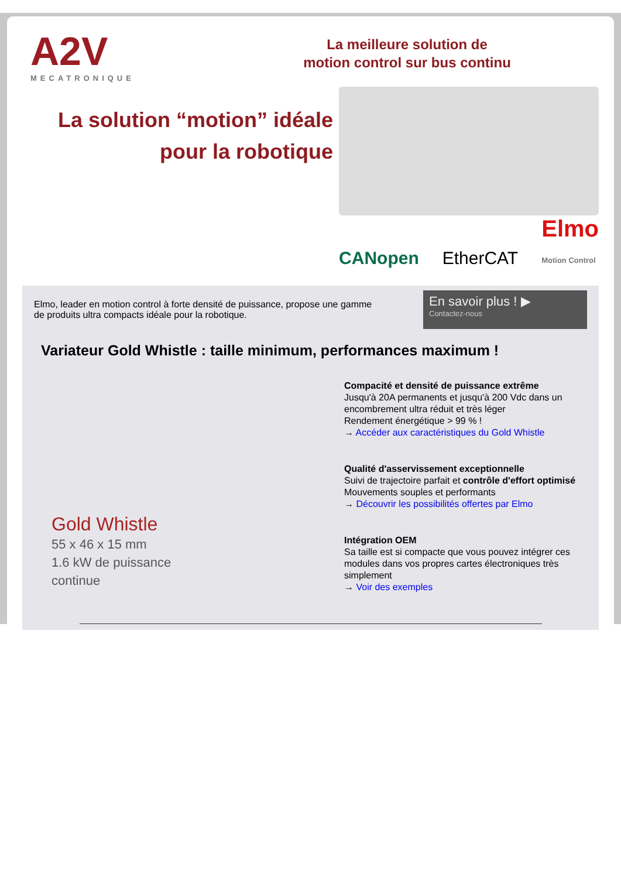A2V
MECATRONIQUE
La meilleure solution de
motion control sur bus continu
La solution “motion” idéale
pour la robotique
CANopen EtherCAT Elmo
Motion Control
Elmo, leader en motion control à forte densité de puissance, propose une gamme
de produits ultra compacts idéale pour la robotique.
En savoir plus ! ▶
Contactez-nous
Variateur Gold Whistle : taille minimum, performances maximum !
Gold Whistle
55 x 46 x 15 mm
1.6 kW de puissance
continue
Compacité et densité de puissance extrême
Jusqu'à 20A permanents et jusqu'à 200 Vdc dans un encombrement ultra réduit et très léger
Rendement énergétique > 99 % !
→ Accéder aux caractéristiques du Gold Whistle
Qualité d'asservissement exceptionnelle
Suivi de trajectoire parfait et contrôle d'effort optimisé
Mouvements souples et performants
→ Découvrir les possibilités offertes par Elmo
Intégration OEM
Sa taille est si compacte que vous pouvez intégrer ces modules dans vos propres cartes électroniques très simplement
→ Voir des exemples